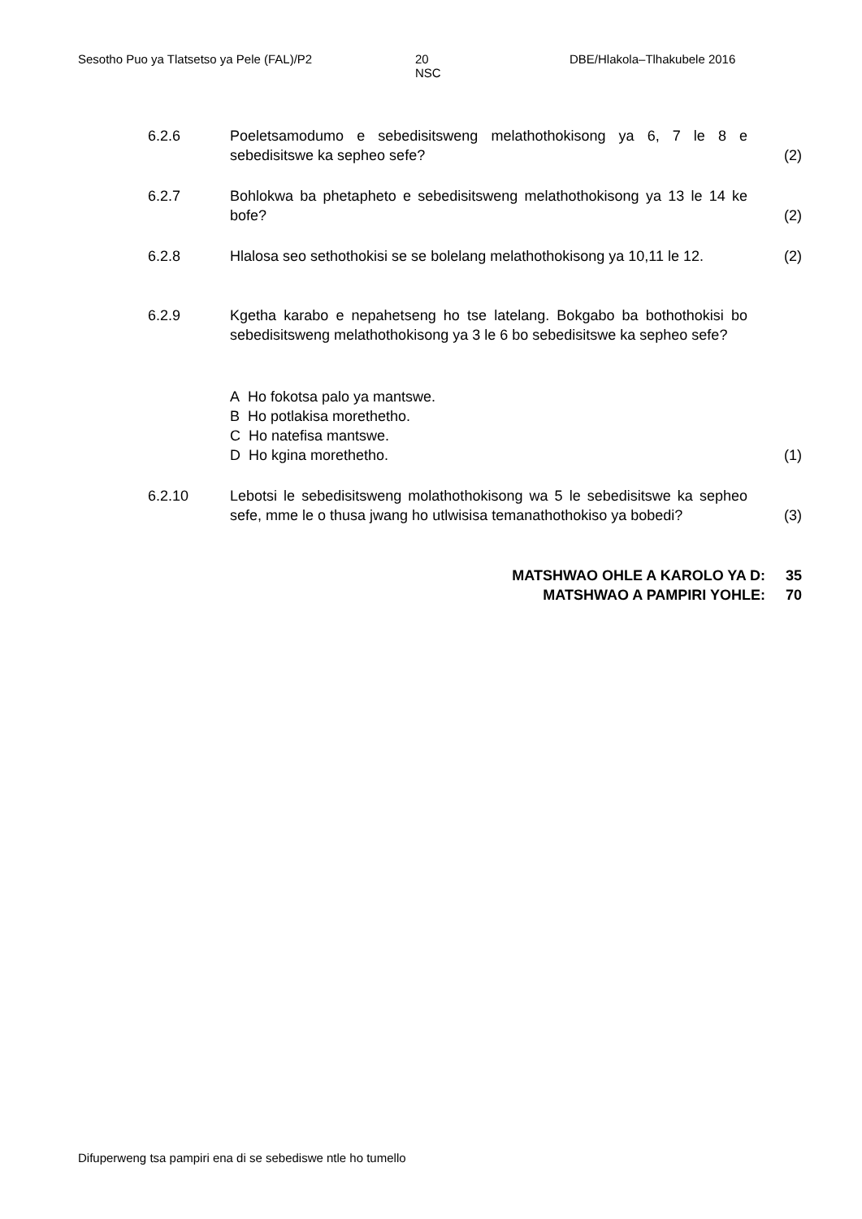Sesotho Puo ya Tlatsetso ya Pele (FAL)/P2 20
NSC
DBE/Hlakola–Tlhakubele 2016
6.2.6 Poeletsamodumo e sebedisitsweng melathothokisong ya 6, 7 le 8 e sebedisitswe ka sepheo sefe?
(2)
6.2.7 Bohlokwa ba phetapheto e sebedisitsweng melathothokisong ya 13 le 14 ke bofe?
(2)
6.2.8 Hlalosa seo sethothokisi se se bolelang melathothokisong ya 10,11 le 12.
(2)
6.2.9 Kgetha karabo e nepahetseng ho tse latelang. Bokgabo ba bothothokisi bo sebedisitsweng melathothokisong ya 3 le 6 bo sebedisitswe ka sepheo sefe?
A Ho fokotsa palo ya mantswe.
B Ho potlakisa morethetho.
C Ho natefisa mantswe.
D Ho kgina morethetho.
(1)
6.2.10 Lebotsi le sebedisitsweng molathothokisong wa 5 le sebedisitswe ka sepheo sefe, mme le o thusa jwang ho utlwisisa temanathothokiso ya bobedi?
(3)
MATSHWAO OHLE A KAROLO YA D: 35
MATSHWAO A PAMPIRI YOHLE: 70
Difuperweng tsa pampiri ena di se sebediswe ntle ho tumello